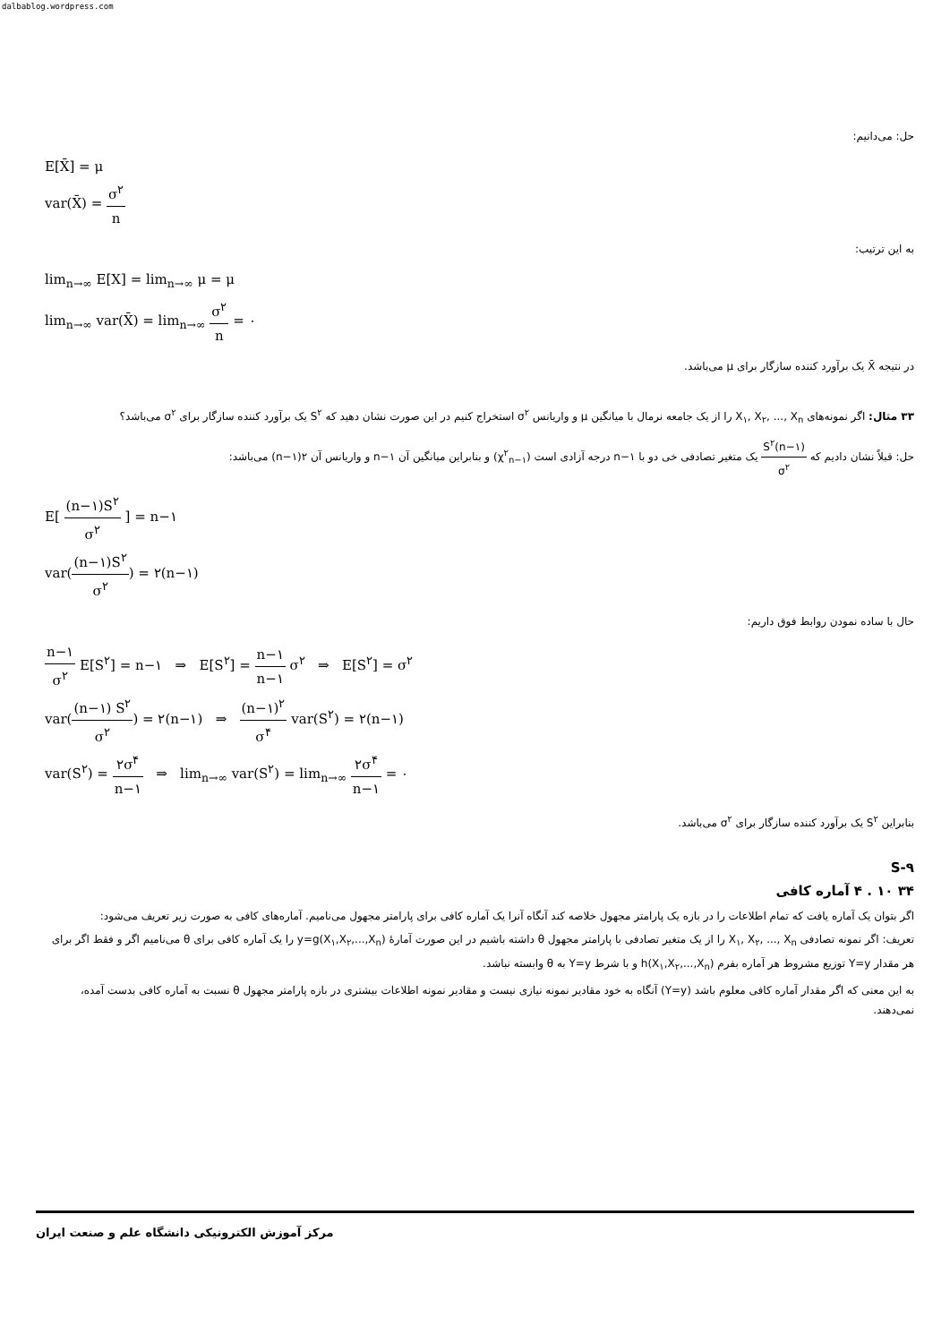dalbablog.wordpress.com
حل: می‌دانیم:
E[X̄] = μ
var(X̄) = σ<sup>۲</sup> n
به این ترتیب:
lim<sub>n→∞</sub> E[X] = lim<sub>n→∞</sub> μ = μ
lim<sub>n→∞</sub> var(X̄) = lim<sub>n→∞</sub> σ<sup>۲</sup> n = ۰
در نتیجه X̄ یک برآورد کننده سازگار برای μ می‌باشد.
۳۳ مثال: اگر نمونه‌های X<sub>۱</sub>, X<sub>۲</sub>, ..., X<sub>n</sub> را از یک جامعه نرمال با میانگین μ و واریانس σ<sup>۲</sup> استخراج کنیم در این صورت نشان دهید که S<sup>۲</sup> یک برآورد کننده سازگار برای σ<sup>۲</sup> می‌باشد؟
حل: قبلاً نشان دادیم که (n−۱)S<sup>۲</sup> σ<sup>۲</sup> یک متغیر تصادفی خی دو با n−۱ درجه آزادی است (χ<sup>۲</sup><sub>n−۱</sub>) و بنابراین میانگین آن n−۱ و واریانس آن ۲(n−۱) می‌باشد:
E[ (n−۱)S<sup>۲</sup> σ<sup>۲</sup> ] = n−۱
var((n−۱)S<sup>۲</sup> σ<sup>۲</sup>) = ۲(n−۱)
حال با ساده نمودن روابط فوق داریم:
n−۱ σ<sup>۲</sup> E[S<sup>۲</sup>] = n−۱ ⇒ E[S<sup>۲</sup>] = n−۱ n−۱ σ<sup>۲</sup> ⇒ E[S<sup>۲</sup>] = σ<sup>۲</sup>
var((n−۱) S<sup>۲</sup> σ<sup>۲</sup>) = ۲(n−۱) ⇒ (n−۱)<sup>۲</sup> σ<sup>۴</sup> var(S<sup>۲</sup>) = ۲(n−۱)
var(S<sup>۲</sup>) = ۲σ<sup>۴</sup> n−۱ ⇒ lim<sub>n→∞</sub> var(S<sup>۲</sup>) = lim<sub>n→∞</sub> ۲σ<sup>۴</sup> n−۱ = ۰
بنابراین S<sup>۲</sup> یک برآورد کننده سازگار برای σ<sup>۲</sup> می‌باشد.
S-۹
۳۴ ۱۰ . ۴ آماره کافی
اگر بتوان یک آماره یافت که تمام اطلاعات را در بازه یک پارامتر مجهول خلاصه کند آنگاه آنرا یک آماره کافی برای پارامتر مجهول می‌نامیم. آماره‌های کافی به صورت زیر تعریف می‌شود:
تعریف: اگر نمونه تصادفی X<sub>۱</sub>, X<sub>۲</sub>, ..., X<sub>n</sub> را از یک متغیر تصادفی با پارامتر مجهول θ داشته باشیم در این صورت آمارهٔ y=g(X<sub>۱</sub>,X<sub>۲</sub>,...,X<sub>n</sub>) را یک آماره کافی برای θ می‌نامیم اگر و فقط اگر برای هر مقدار Y=y توزیع مشروط هر آماره بفرم h(X<sub>۱</sub>,X<sub>۲</sub>,...,X<sub>n</sub>) و با شرط Y=y به θ وابسته نباشد.
به این معنی که اگر مقدار آماره کافی معلوم باشد (Y=y) آنگاه به خود مقادیر نمونه نیازی نیست و مقادیر نمونه اطلاعات بیشتری در بازه پارامتر مجهول θ نسبت به آماره کافی بدست آمده، نمی‌دهند.
مرکز آموزش الکترونیکی دانشگاه علم و صنعت ایران